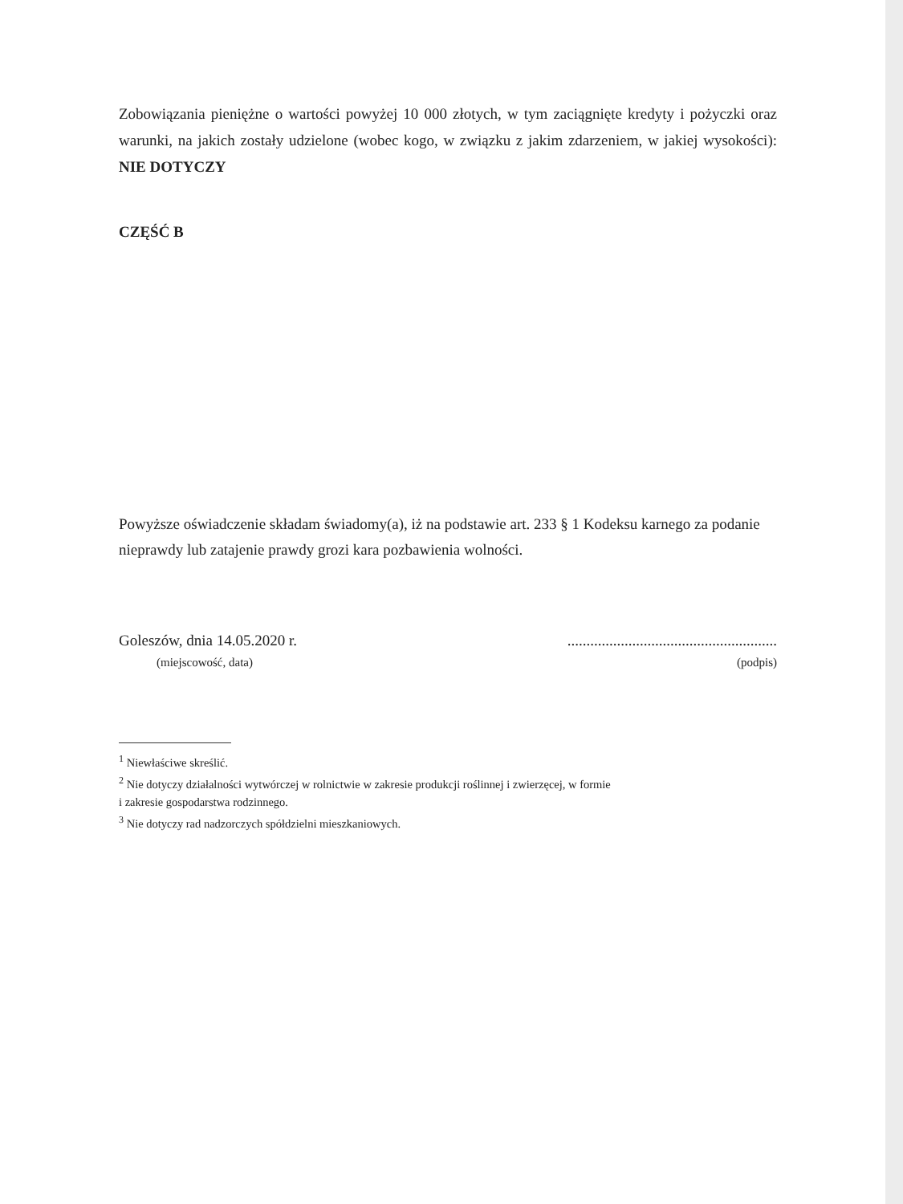Zobowiązania pieniężne o wartości powyżej 10 000 złotych, w tym zaciągnięte kredyty i pożyczki oraz warunki, na jakich zostały udzielone (wobec kogo, w związku z jakim zdarzeniem, w jakiej wysokości): NIE DOTYCZY
CZĘŚĆ B
Powyższe oświadczenie składam świadomy(a), iż na podstawie art. 233 § 1 Kodeksu karnego za podanie nieprawdy lub zatajenie prawdy grozi kara pozbawienia wolności.
Goleszów, dnia 14.05.2020 r........................................................
(miejscowość, data) (podpis)
<sup>1</sup> Niewłaściwe skreślić.
<sup>2</sup> Nie dotyczy działalności wytwórczej w rolnictwie w zakresie produkcji roślinnej i zwierzęcej, w formie
i zakresie gospodarstwa rodzinnego.
<sup>3</sup> Nie dotyczy rad nadzorczych spółdzielni mieszkaniowych.